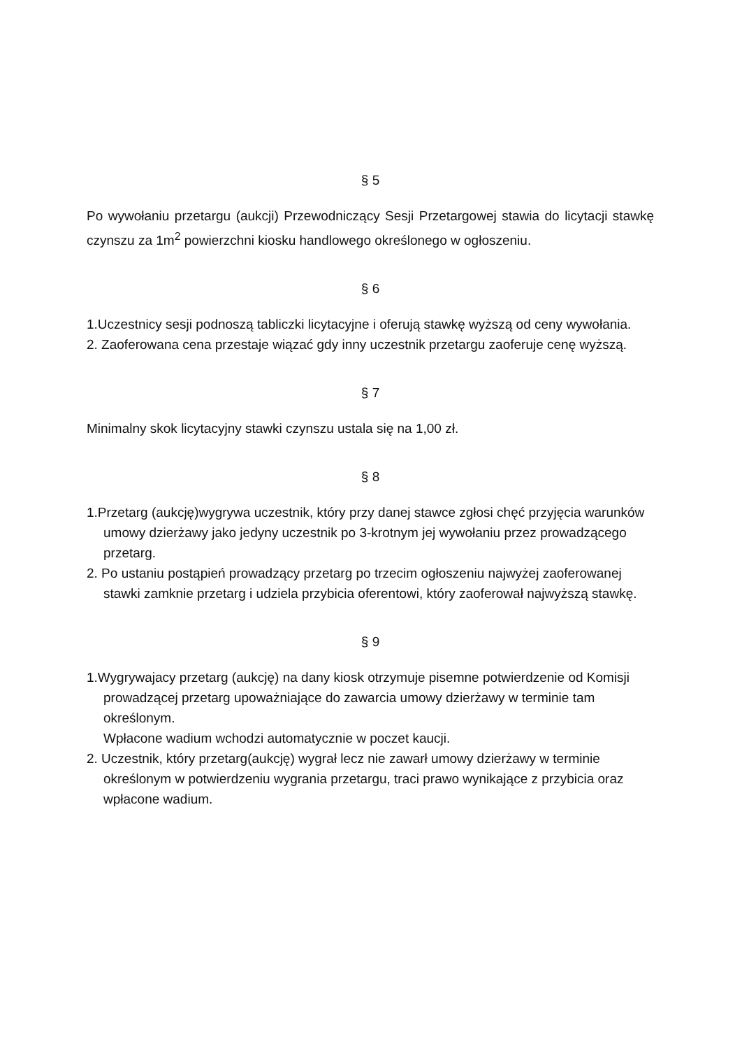§ 5
Po wywołaniu przetargu (aukcji) Przewodniczący Sesji Przetargowej stawia do licytacji stawkę czynszu za 1m<sup>2</sup> powierzchni kiosku handlowego określonego w ogłoszeniu.
§ 6
1.Uczestnicy sesji podnoszą tabliczki licytacyjne i oferują stawkę wyższą od ceny wywołania.
2. Zaoferowana cena przestaje wiązać gdy inny uczestnik przetargu zaoferuje cenę wyższą.
§ 7
Minimalny skok licytacyjny stawki czynszu ustala się na 1,00 zł.
§ 8
1.Przetarg (aukcję)wygrywa uczestnik, który przy danej stawce zgłosi chęć przyjęcia warunków umowy dzierżawy jako jedyny uczestnik po 3-krotnym jej wywołaniu przez prowadzącego przetarg.
2. Po ustaniu postąpień prowadzący przetarg po trzecim ogłoszeniu najwyżej zaoferowanej stawki zamknie przetarg i udziela przybicia oferentowi, który zaoferował najwyższą stawkę.
§ 9
1.Wygrywajacy przetarg (aukcję) na dany kiosk otrzymuje pisemne potwierdzenie od Komisji prowadzącej przetarg upoważniające do zawarcia umowy dzierżawy w terminie tam określonym.
Wpłacone wadium wchodzi automatycznie w poczet kaucji.
2. Uczestnik, który przetarg(aukcję) wygrał lecz nie zawarł umowy dzierżawy w terminie określonym w potwierdzeniu wygrania przetargu, traci prawo wynikające z przybicia oraz wpłacone wadium.